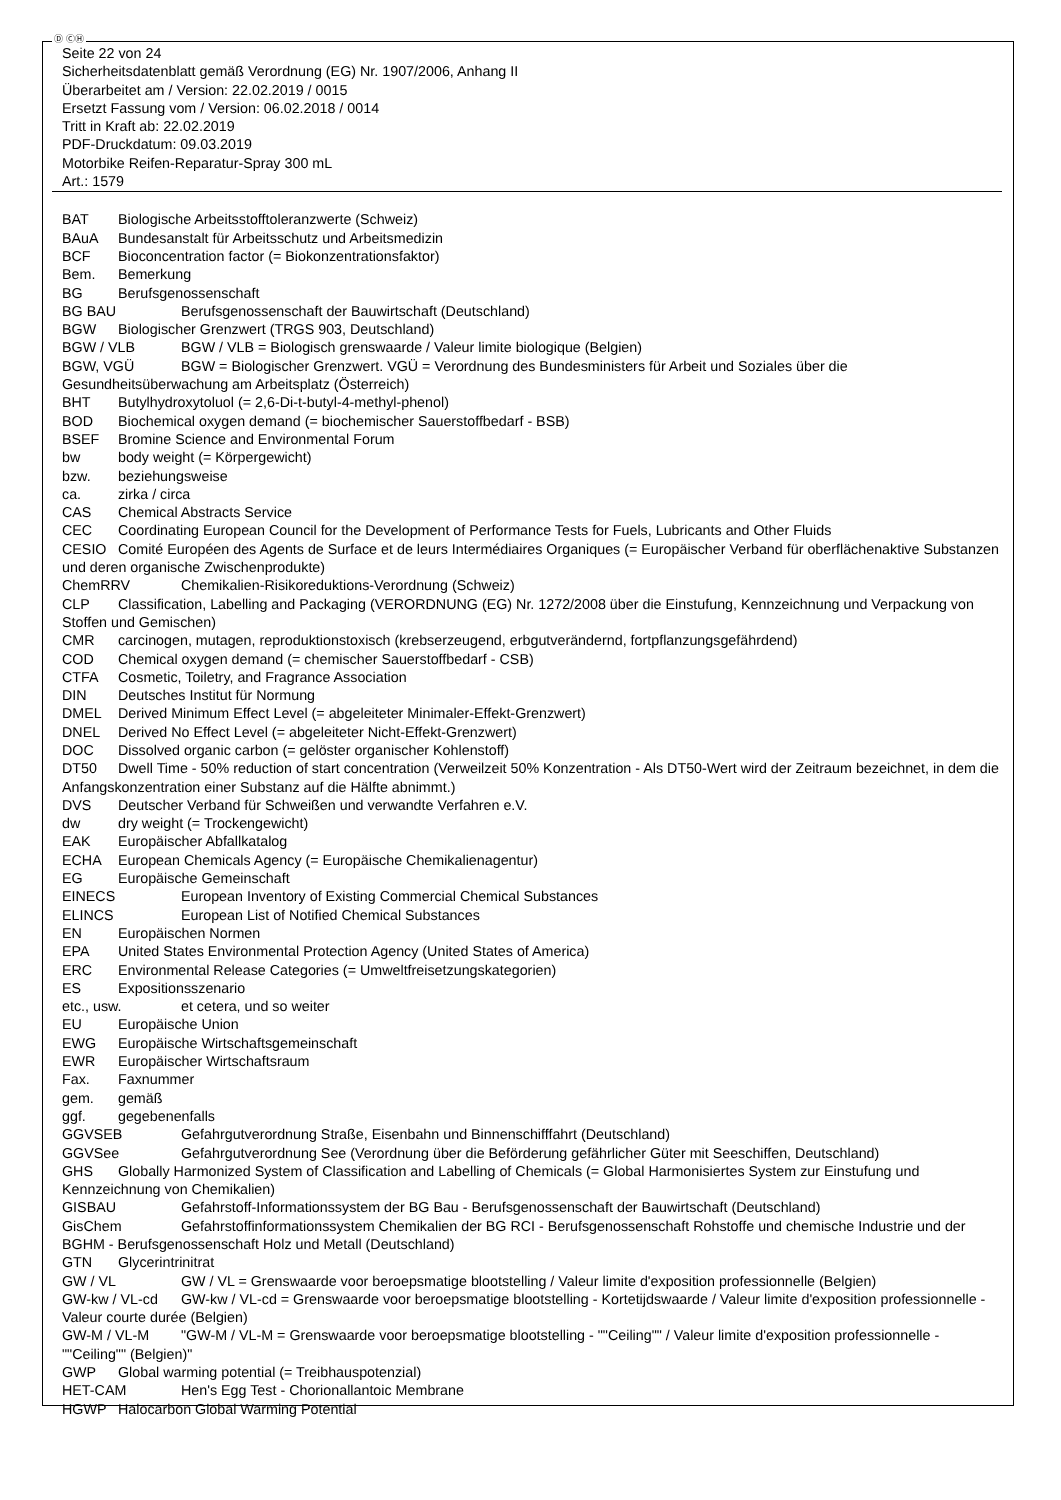Ⓓ ⒸⒽ
Seite 22 von 24
Sicherheitsdatenblatt gemäß Verordnung (EG) Nr. 1907/2006, Anhang II
Überarbeitet am / Version: 22.02.2019 / 0015
Ersetzt Fassung vom / Version: 06.02.2018 / 0014
Tritt in Kraft ab: 22.02.2019
PDF-Druckdatum: 09.03.2019
Motorbike Reifen-Reparatur-Spray 300 mL
Art.: 1579
BAT Biologische Arbeitsstofftoleranzwerte (Schweiz)
BAuA Bundesanstalt für Arbeitsschutz und Arbeitsmedizin
BCF Bioconcentration factor (= Biokonzentrationsfaktor)
Bem. Bemerkung
BG Berufsgenossenschaft
BG BAU Berufsgenossenschaft der Bauwirtschaft (Deutschland)
BGW Biologischer Grenzwert (TRGS 903, Deutschland)
BGW / VLB BGW / VLB = Biologisch grenswaarde / Valeur limite biologique (Belgien)
BGW, VGÜ BGW = Biologischer Grenzwert. VGÜ = Verordnung des Bundesministers für Arbeit und Soziales über die Gesundheitsüberwachung am Arbeitsplatz (Österreich)
BHT Butylhydroxytoluol (= 2,6-Di-t-butyl-4-methyl-phenol)
BOD Biochemical oxygen demand (= biochemischer Sauerstoffbedarf - BSB)
BSEF Bromine Science and Environmental Forum
bw body weight (= Körpergewicht)
bzw. beziehungsweise
ca. zirka / circa
CAS Chemical Abstracts Service
CEC Coordinating European Council for the Development of Performance Tests for Fuels, Lubricants and Other Fluids
CESIO Comité Européen des Agents de Surface et de leurs Intermédiaires Organiques (= Europäischer Verband für oberflächenaktive Substanzen und deren organische Zwischenprodukte)
ChemRRV Chemikalien-Risikoreduktions-Verordnung (Schweiz)
CLP Classification, Labelling and Packaging (VERORDNUNG (EG) Nr. 1272/2008 über die Einstufung, Kennzeichnung und Verpackung von Stoffen und Gemischen)
CMR carcinogen, mutagen, reproduktionstoxisch (krebserzeugend, erbgutverändernd, fortpflanzungsgefährdend)
COD Chemical oxygen demand (= chemischer Sauerstoffbedarf - CSB)
CTFA Cosmetic, Toiletry, and Fragrance Association
DIN Deutsches Institut für Normung
DMEL Derived Minimum Effect Level (= abgeleiteter Minimaler-Effekt-Grenzwert)
DNEL Derived No Effect Level (= abgeleiteter Nicht-Effekt-Grenzwert)
DOC Dissolved organic carbon (= gelöster organischer Kohlenstoff)
DT50 Dwell Time - 50% reduction of start concentration (Verweilzeit 50% Konzentration - Als DT50-Wert wird der Zeitraum bezeichnet, in dem die Anfangskonzentration einer Substanz auf die Hälfte abnimmt.)
DVS Deutscher Verband für Schweißen und verwandte Verfahren e.V.
dw dry weight (= Trockengewicht)
EAK Europäischer Abfallkatalog
ECHA European Chemicals Agency (= Europäische Chemikalienagentur)
EG Europäische Gemeinschaft
EINECS European Inventory of Existing Commercial Chemical Substances
ELINCS European List of Notified Chemical Substances
EN Europäischen Normen
EPA United States Environmental Protection Agency (United States of America)
ERC Environmental Release Categories (= Umweltfreisetzungskategorien)
ES Expositionsszenario
etc., usw. et cetera, und so weiter
EU Europäische Union
EWG Europäische Wirtschaftsgemeinschaft
EWR Europäischer Wirtschaftsraum
Fax. Faxnummer
gem. gemäß
ggf. gegebenenfalls
GGVSEB Gefahrgutverordnung Straße, Eisenbahn und Binnenschifffahrt (Deutschland)
GGVSee Gefahrgutverordnung See (Verordnung über die Beförderung gefährlicher Güter mit Seeschiffen, Deutschland)
GHS Globally Harmonized System of Classification and Labelling of Chemicals (= Global Harmonisiertes System zur Einstufung und Kennzeichnung von Chemikalien)
GISBAU Gefahrstoff-Informationssystem der BG Bau - Berufsgenossenschaft der Bauwirtschaft (Deutschland)
GisChem Gefahrstoffinformationssystem Chemikalien der BG RCI - Berufsgenossenschaft Rohstoffe und chemische Industrie und der BGHM - Berufsgenossenschaft Holz und Metall (Deutschland)
GTN Glycerintrinitrat
GW / VL GW / VL = Grenswaarde voor beroepsmatige blootstelling / Valeur limite d'exposition professionnelle (Belgien)
GW-kw / VL-cd GW-kw / VL-cd = Grenswaarde voor beroepsmatige blootstelling - Kortetijdswaarde / Valeur limite d'exposition professionnelle - Valeur courte durée (Belgien)
GW-M / VL-M "GW-M / VL-M = Grenswaarde voor beroepsmatige blootstelling - ""Ceiling"" / Valeur limite d'exposition professionnelle - ""Ceiling"" (Belgien)"
GWP Global warming potential (= Treibhauspotenzial)
HET-CAM Hen's Egg Test - Chorionallantoic Membrane
HGWP Halocarbon Global Warming Potential